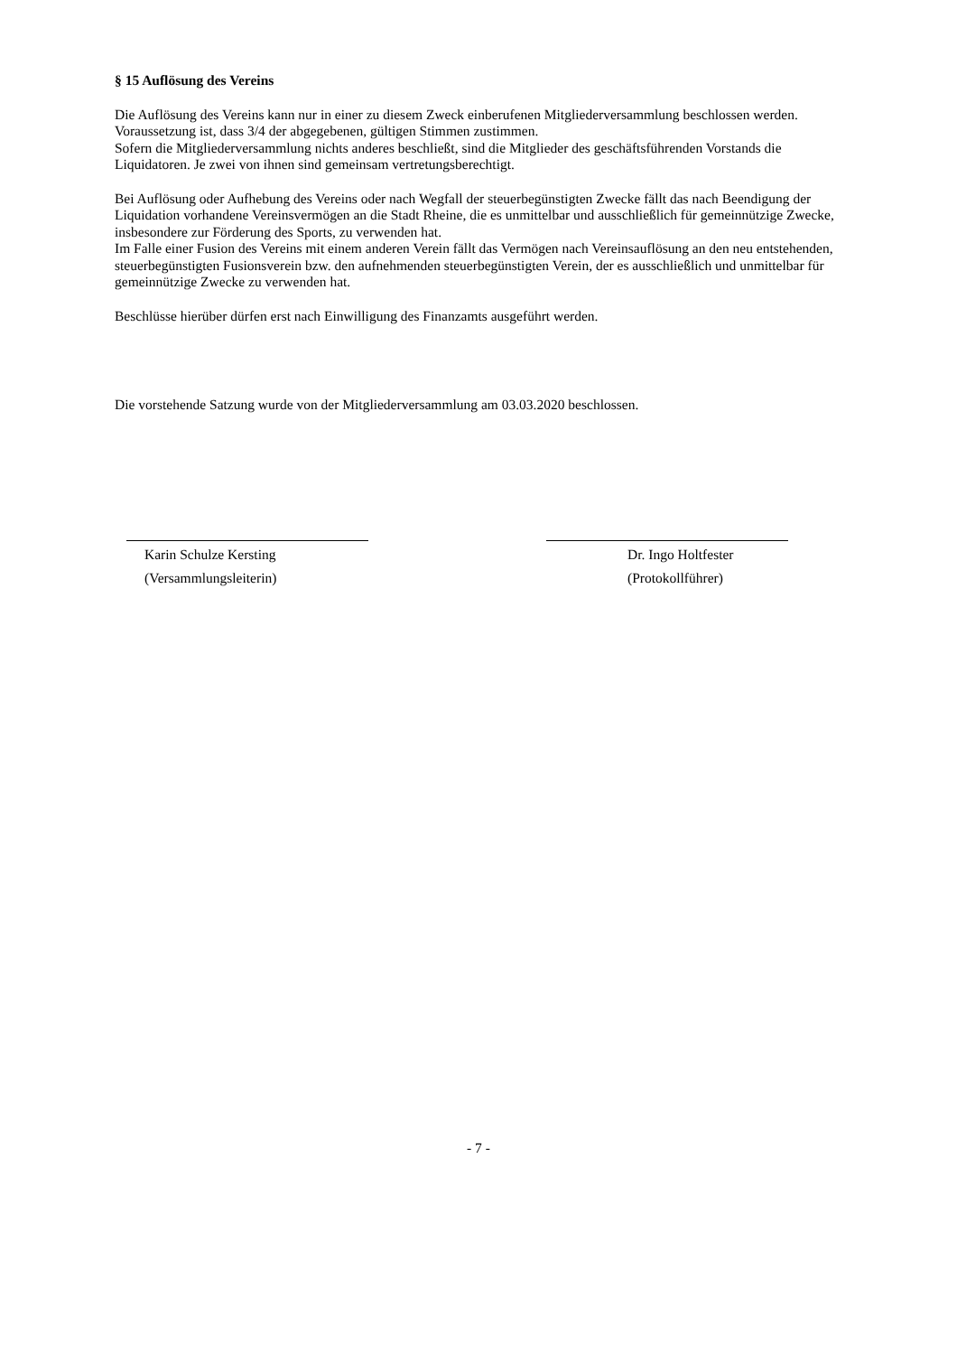§ 15 Auflösung des Vereins
Die Auflösung des Vereins kann nur in einer zu diesem Zweck einberufenen Mitgliederversammlung beschlossen werden.
Voraussetzung ist, dass 3/4 der abgegebenen, gültigen Stimmen zustimmen.
Sofern die Mitgliederversammlung nichts anderes beschließt, sind die Mitglieder des geschäftsführenden Vorstands die Liquidatoren. Je zwei von ihnen sind gemeinsam vertretungsberechtigt.
Bei Auflösung oder Aufhebung des Vereins oder nach Wegfall der steuerbegünstigten Zwecke fällt das nach Beendigung der Liquidation vorhandene Vereinsvermögen an die Stadt Rheine, die es unmittelbar und ausschließlich für gemeinnützige Zwecke, insbesondere zur Förderung des Sports, zu verwenden hat.
Im Falle einer Fusion des Vereins mit einem anderen Verein fällt das Vermögen nach Vereinsauflösung an den neu entstehenden, steuerbegünstigten Fusionsverein bzw. den aufnehmenden steuerbegünstigten Verein, der es ausschließlich und unmittelbar für gemeinnützige Zwecke zu verwenden hat.
Beschlüsse hierüber dürfen erst nach Einwilligung des Finanzamts ausgeführt werden.
Die vorstehende Satzung wurde von der Mitgliederversammlung am 03.03.2020 beschlossen.
Karin Schulze Kersting
(Versammlungsleiterin)
Dr. Ingo Holtfester
(Protokollführer)
- 7 -